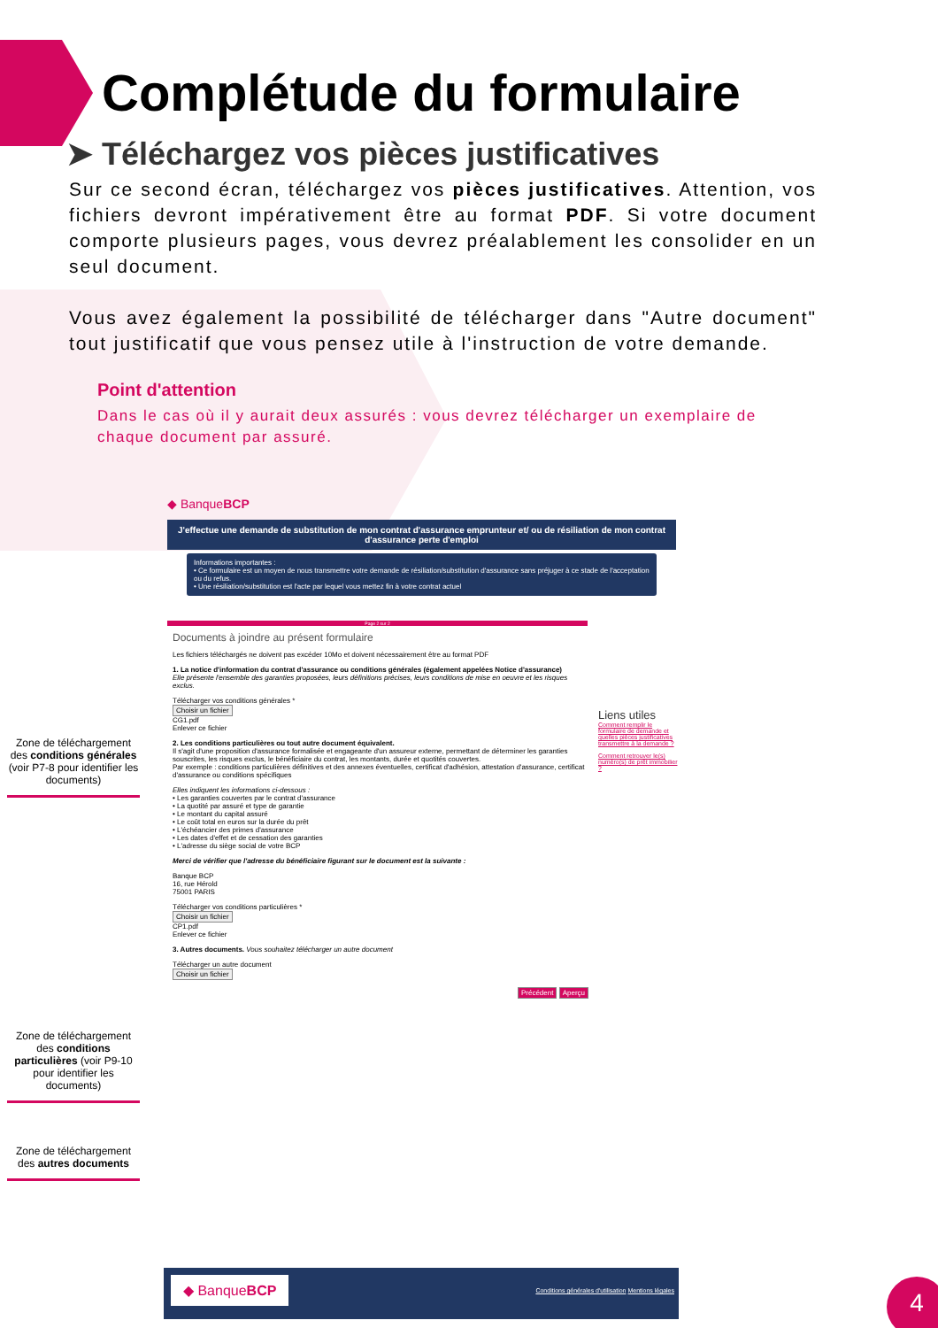Complétude du formulaire
➤ Téléchargez vos pièces justificatives
Sur ce second écran, téléchargez vos pièces justificatives. Attention, vos fichiers devront impérativement être au format PDF. Si votre document comporte plusieurs pages, vous devrez préalablement les consolider en un seul document.
Vous avez également la possibilité de télécharger dans "Autre document" tout justificatif que vous pensez utile à l'instruction de votre demande.
Point d'attention
Dans le cas où il y aurait deux assurés : vous devrez télécharger un exemplaire de chaque document par assuré.
◆ BanqueBCP
J'effectue une demande de substitution de mon contrat d'assurance emprunteur et/ ou de résiliation de mon contrat d'assurance perte d'emploi
Informations importantes :
• Ce formulaire est un moyen de nous transmettre votre demande de résiliation/substitution d'assurance sans préjuger à ce stade de l'acceptation ou du refus.
• Une résiliation/substitution est l'acte par lequel vous mettez fin à votre contrat actuel
Page 2 sur 2
Documents à joindre au présent formulaire
Les fichiers téléchargés ne doivent pas excéder 10Mo et doivent nécessairement être au format PDF
1. La notice d'information du contrat d'assurance ou conditions générales (également appelées Notice d'assurance)
Elle présente l'ensemble des garanties proposées, leurs définitions précises, leurs conditions de mise en oeuvre et les risques exclus.
Télécharger vos conditions générales *
Choisir un fichier
CG1.pdf
Enlever ce fichier
2. Les conditions particulières ou tout autre document équivalent.
Il s'agit d'une proposition d'assurance formalisée et engageante d'un assureur externe, permettant de déterminer les garanties souscrites, les risques exclus, le bénéficiaire du contrat, les montants, durée et quotités couvertes.
Par exemple : conditions particulières définitives et des annexes éventuelles, certificat d'adhésion, attestation d'assurance, certificat d'assurance ou conditions spécifiques
Elles indiquent les informations ci-dessous :
• Les garanties couvertes par le contrat d'assurance
• La quotité par assuré et type de garantie
• Le montant du capital assuré
• Le coût total en euros sur la durée du prêt
• L'échéancier des primes d'assurance
• Les dates d'effet et de cessation des garanties
• L'adresse du siège social de votre BCP
Merci de vérifier que l'adresse du bénéficiaire figurant sur le document est la suivante :
Banque BCP
16, rue Hérold
75001 PARIS
Télécharger vos conditions particulières *
Choisir un fichier
CP1.pdf
Enlever ce fichier
3. Autres documents. Vous souhaitez télécharger un autre document
Télécharger un autre document
Choisir un fichier
Précédent Aperçu
Liens utiles
Comment remplir le formulaire de demande et quelles pièces justificatives transmettre à la demande ?
Comment retrouver le(s) numéro(s) de prêt immobilier ?
Zone de téléchargement des conditions générales (voir P7-8 pour identifier les documents)
Zone de téléchargement des conditions particulières (voir P9-10 pour identifier les documents)
Zone de téléchargement des autres documents
◆ BanqueBCP Conditions générales d'utilisation Mentions légales
4